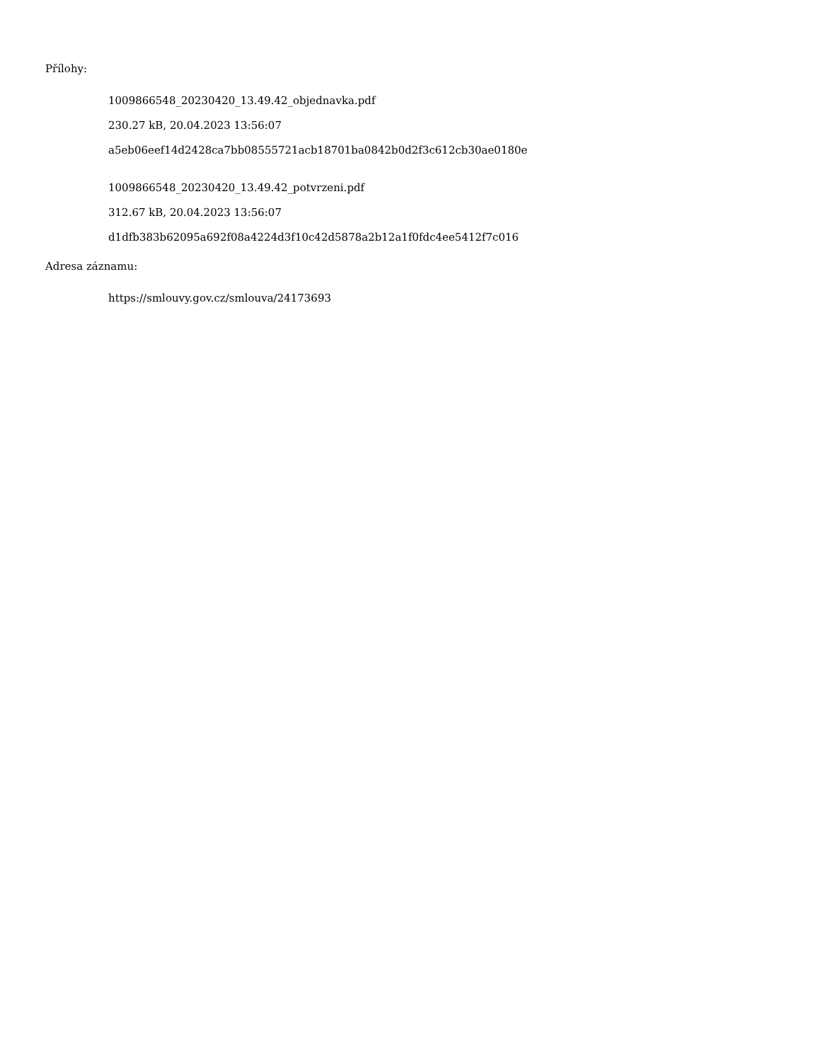Přílohy:
1009866548_20230420_13.49.42_objednavka.pdf
230.27 kB, 20.04.2023 13:56:07
a5eb06eef14d2428ca7bb08555721acb18701ba0842b0d2f3c612cb30ae0180e
1009866548_20230420_13.49.42_potvrzeni.pdf
312.67 kB, 20.04.2023 13:56:07
d1dfb383b62095a692f08a4224d3f10c42d5878a2b12a1f0fdc4ee5412f7c016
Adresa záznamu:
https://smlouvy.gov.cz/smlouva/24173693